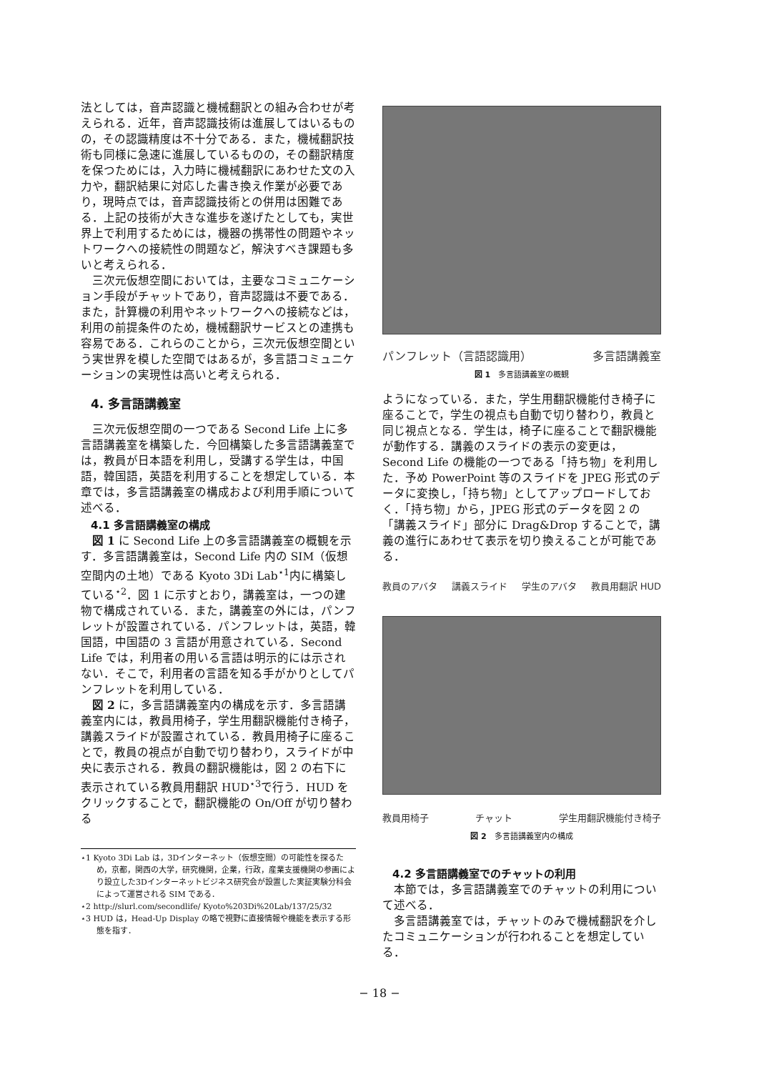法としては，音声認識と機械翻訳との組み合わせが考えられる．近年，音声認識技術は進展してはいるものの，その認識精度は不十分である．また，機械翻訳技術も同様に急速に進展しているものの，その翻訳精度を保つためには，入力時に機械翻訳にあわせた文の入力や，翻訳結果に対応した書き換え作業が必要であり，現時点では，音声認識技術との併用は困難である．上記の技術が大きな進歩を遂げたとしても，実世界上で利用するためには，機器の携帯性の問題やネットワークへの接続性の問題など，解決すべき課題も多いと考えられる．
三次元仮想空間においては，主要なコミュニケーション手段がチャットであり，音声認識は不要である．また，計算機の利用やネットワークへの接続などは，利用の前提条件のため，機械翻訳サービスとの連携も容易である．これらのことから，三次元仮想空間という実世界を模した空間ではあるが，多言語コミュニケーションの実現性は高いと考えられる．
4. 多言語講義室
三次元仮想空間の一つである Second Life 上に多言語講義室を構築した．今回構築した多言語講義室では，教員が日本語を利用し，受講する学生は，中国語，韓国語，英語を利用することを想定している．本章では，多言語講義室の構成および利用手順について述べる．
4.1 多言語講義室の構成
図 1 に Second Life 上の多言語講義室の概観を示す．多言語講義室は，Second Life 内の SIM（仮想空間内の土地）である Kyoto 3Di Lab<sup>⋆1</sup>内に構築している<sup>⋆2</sup>．図 1 に示すとおり，講義室は，一つの建物で構成されている．また，講義室の外には，パンフレットが設置されている．パンフレットは，英語，韓国語，中国語の 3 言語が用意されている．Second Life では，利用者の用いる言語は明示的には示されない．そこで，利用者の言語を知る手がかりとしてパンフレットを利用している．
図 2 に，多言語講義室内の構成を示す．多言語講義室内には，教員用椅子，学生用翻訳機能付き椅子，講義スライドが設置されている．教員用椅子に座ることで，教員の視点が自動で切り替わり，スライドが中央に表示される．教員の翻訳機能は，図 2 の右下に表示されている教員用翻訳 HUD<sup>⋆3</sup>で行う．HUD をクリックすることで，翻訳機能の On/Off が切り替わる
⋆1 Kyoto 3Di Lab は，3Dインターネット（仮想空間）の可能性を探るため，京都，関西の大学，研究機関，企業，行政，産業支援機関の参画により設立した3Dインターネットビジネス研究会が設置した実証実験分科会によって運営される SIM である．
⋆2 http://slurl.com/secondlife/ Kyoto%203Di%20Lab/137/25/32
⋆3 HUD は，Head-Up Display の略で視野に直接情報や機能を表示する形態を指す．
パンフレット（言語認識用） 多言語講義室
図 1　多言語講義室の概観
ようになっている．また，学生用翻訳機能付き椅子に座ることで，学生の視点も自動で切り替わり，教員と同じ視点となる．学生は，椅子に座ることで翻訳機能が動作する．講義のスライドの表示の変更は，Second Life の機能の一つである「持ち物」を利用した．予め PowerPoint 等のスライドを JPEG 形式のデータに変換し，「持ち物」としてアップロードしておく．「持ち物」から，JPEG 形式のデータを図 2 の「講義スライド」部分に Drag&Drop することで，講義の進行にあわせて表示を切り換えることが可能である．
教員のアバタ 講義スライド 学生のアバタ 教員用翻訳 HUD
教員用椅子 チャット 学生用翻訳機能付き椅子
図 2　多言語講義室内の構成
4.2 多言語講義室でのチャットの利用
本節では，多言語講義室でのチャットの利用について述べる．
多言語講義室では，チャットのみで機械翻訳を介したコミュニケーションが行われることを想定している．
− 18 −